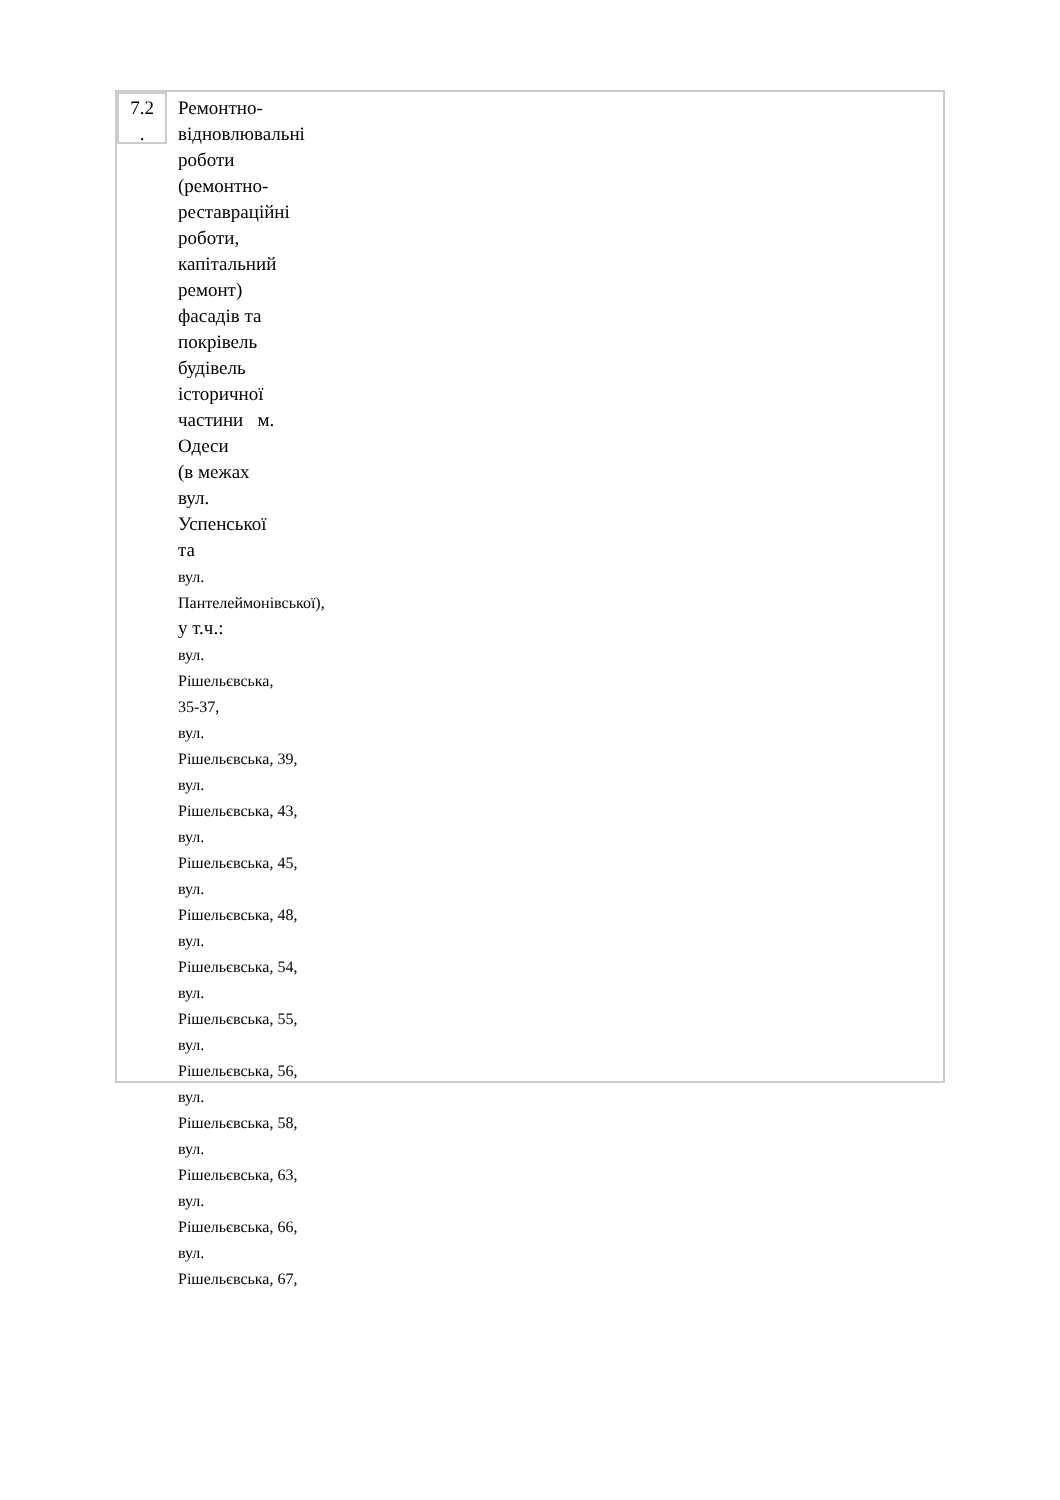| 7.2 . | Ремонтно- відновлювальні роботи (ремонтно- реставраційні роботи, капітальний ремонт) фасадів та покрівель будівель історичної частини м. Одеси (в межах вул. Успенської та вул. Пантелеймонівської), у т.ч.: вул. Рішельєвська, 35-37, вул. Рішельєвська, 39, вул. Рішельєвська, 43, вул. Рішельєвська, 45, вул. Рішельєвська, 48, вул. Рішельєвська, 54, вул. Рішельєвська, 55, вул. Рішельєвська, 56, вул. Рішельєвська, 58, вул. Рішельєвська, 63, вул. Рішельєвська, 66, вул. Рішельєвська, 67, |